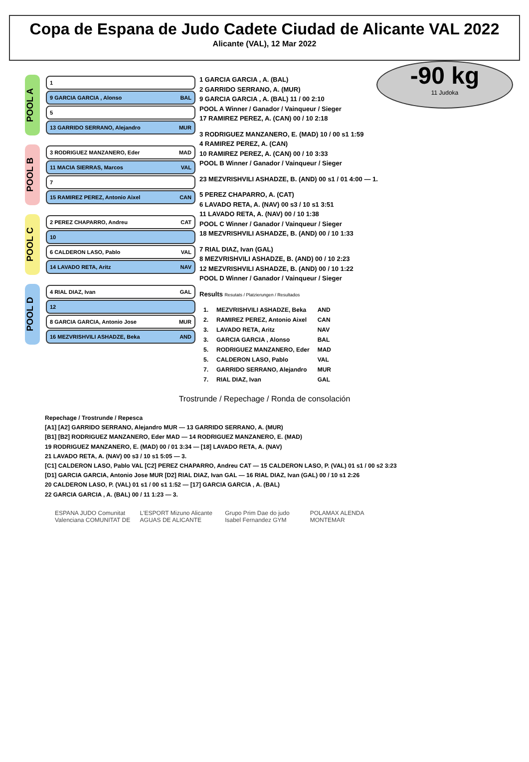Copa de Espana de Judo Cadete Ciudad de Alicante VAL 2022
Alicante (VAL), 12 Mar 2022
-90 kg
11 Judoka
POOL A
1
9 GARCIA GARCIA , Alonso BAL
5
13 GARRIDO SERRANO, Alejandro MUR
POOL B
3 RODRIGUEZ MANZANERO, Eder MAD
11 MACIA SIERRAS, Marcos VAL
7
15 RAMIREZ PEREZ, Antonio Aixel CAN
POOL C
2 PEREZ CHAPARRO, Andreu CAT
10
6 CALDERON LASO, Pablo VAL
14 LAVADO RETA, Aritz NAV
POOL D
4 RIAL DIAZ, Ivan GAL
12
8 GARCIA GARCIA, Antonio Jose MUR
16 MEZVRISHVILI ASHADZE, Beka AND
1 GARCIA GARCIA , A. (BAL)
2 GARRIDO SERRANO, A. (MUR)
9 GARCIA GARCIA , A. (BAL) 11 / 00 2:10
POOL A Winner / Ganador / Vainqueur / Sieger
17 RAMIREZ PEREZ, A. (CAN) 00 / 10 2:18
3 RODRIGUEZ MANZANERO, E. (MAD) 10 / 00 s1 1:59
4 RAMIREZ PEREZ, A. (CAN)
10 RAMIREZ PEREZ, A. (CAN) 00 / 10 3:33
POOL B Winner / Ganador / Vainqueur / Sieger
23 MEZVRISHVILI ASHADZE, B. (AND) 00 s1 / 01 4:00 — 1.
5 PEREZ CHAPARRO, A. (CAT)
6 LAVADO RETA, A. (NAV) 00 s3 / 10 s1 3:51
11 LAVADO RETA, A. (NAV) 00 / 10 1:38
POOL C Winner / Ganador / Vainqueur / Sieger
18 MEZVRISHVILI ASHADZE, B. (AND) 00 / 10 1:33
7 RIAL DIAZ, Ivan (GAL)
8 MEZVRISHVILI ASHADZE, B. (AND) 00 / 10 2:23
12 MEZVRISHVILI ASHADZE, B. (AND) 00 / 10 1:22
POOL D Winner / Ganador / Vainqueur / Sieger
Results Resutats / Platzierungen / Resultados
| 1. | MEZVRISHVILI ASHADZE, Beka | AND |
| 2. | RAMIREZ PEREZ, Antonio Aixel | CAN |
| 3. | LAVADO RETA, Aritz | NAV |
| 3. | GARCIA GARCIA , Alonso | BAL |
| 5. | RODRIGUEZ MANZANERO, Eder | MAD |
| 5. | CALDERON LASO, Pablo | VAL |
| 7. | GARRIDO SERRANO, Alejandro | MUR |
| 7. | RIAL DIAZ, Ivan | GAL |
Trostrunde / Repechage / Ronda de consolación
Repechage / Trostrunde / Repesca
[A1] [A2] GARRIDO SERRANO, Alejandro MUR — 13 GARRIDO SERRANO, A. (MUR)
[B1] [B2] RODRIGUEZ MANZANERO, Eder MAD — 14 RODRIGUEZ MANZANERO, E. (MAD)
19 RODRIGUEZ MANZANERO, E. (MAD) 00 / 01 3:34 — [18] LAVADO RETA, A. (NAV)
21 LAVADO RETA, A. (NAV) 00 s3 / 10 s1 5:05 — 3.
[C1] CALDERON LASO, Pablo VAL [C2] PEREZ CHAPARRO, Andreu CAT — 15 CALDERON LASO, P. (VAL) 01 s1 / 00 s2 3:23
[D1] GARCIA GARCIA, Antonio Jose MUR [D2] RIAL DIAZ, Ivan GAL — 16 RIAL DIAZ, Ivan (GAL) 00 / 10 s1 2:26
20 CALDERON LASO, P. (VAL) 01 s1 / 00 s1 1:52 — [17] GARCIA GARCIA , A. (BAL)
22 GARCIA GARCIA , A. (BAL) 00 / 11 1:23 — 3.
ESPANA JUDO Comunitat Valenciana COMUNITAT DE L'ESPORT Mizuno Alicante AGUAS DE ALICANTE Grupo Prim Dae do judo Isabel Fernandez GYM POLAMAX ALENDA MONTEMAR